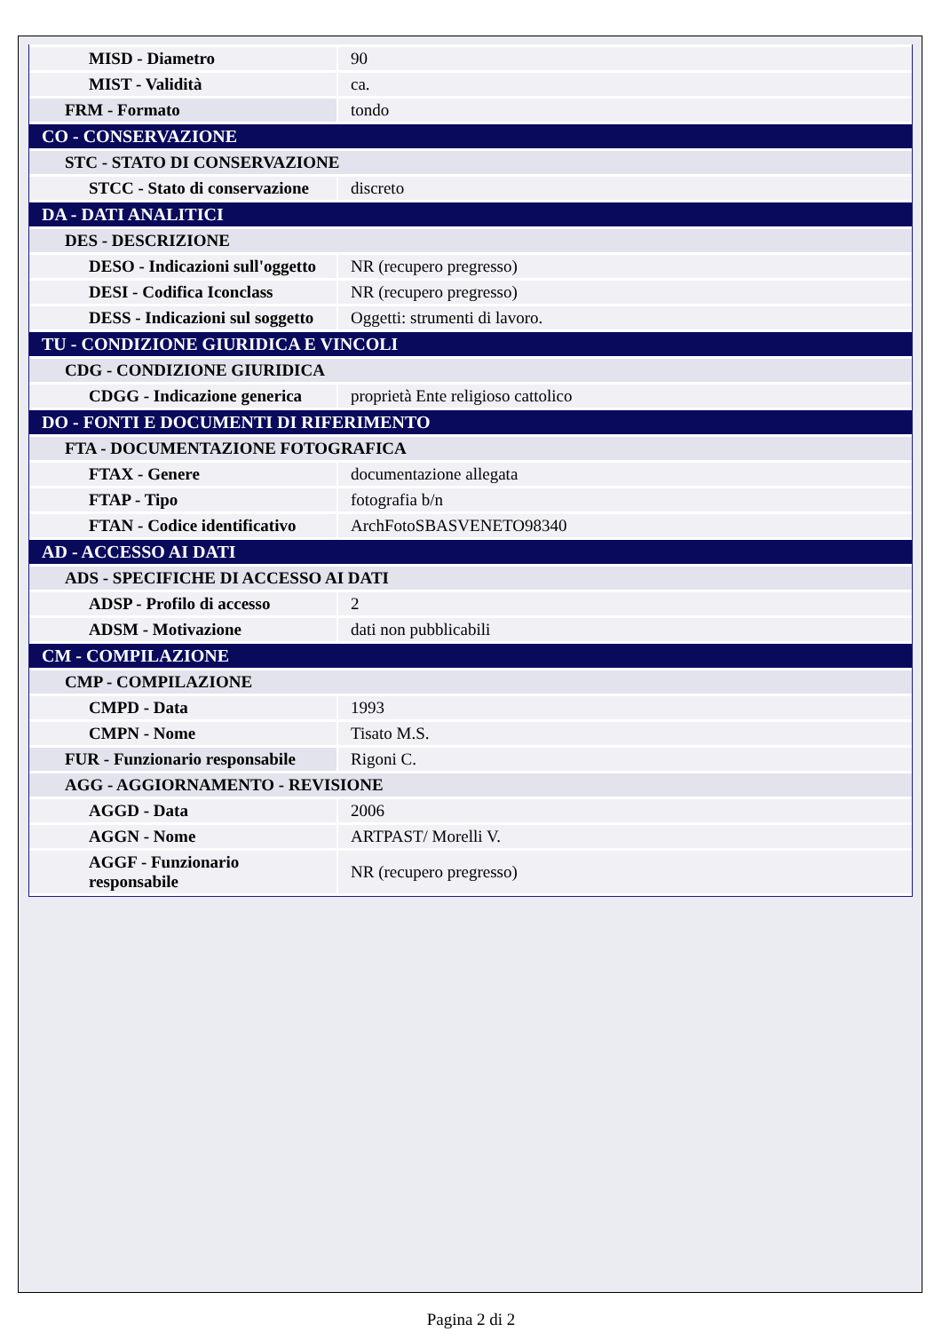| MISD - Diametro | 90 |
| MIST - Validità | ca. |
| FRM - Formato | tondo |
| CO - CONSERVAZIONE | |
| STC - STATO DI CONSERVAZIONE | |
| STCC - Stato di conservazione | discreto |
| DA - DATI ANALITICI | |
| DES - DESCRIZIONE | |
| DESO - Indicazioni sull'oggetto | NR (recupero pregresso) |
| DESI - Codifica Iconclass | NR (recupero pregresso) |
| DESS - Indicazioni sul soggetto | Oggetti: strumenti di lavoro. |
| TU - CONDIZIONE GIURIDICA E VINCOLI | |
| CDG - CONDIZIONE GIURIDICA | |
| CDGG - Indicazione generica | proprietà Ente religioso cattolico |
| DO - FONTI E DOCUMENTI DI RIFERIMENTO | |
| FTA - DOCUMENTAZIONE FOTOGRAFICA | |
| FTAX - Genere | documentazione allegata |
| FTAP - Tipo | fotografia b/n |
| FTAN - Codice identificativo | ArchFotoSBASVENETO98340 |
| AD - ACCESSO AI DATI | |
| ADS - SPECIFICHE DI ACCESSO AI DATI | |
| ADSP - Profilo di accesso | 2 |
| ADSM - Motivazione | dati non pubblicabili |
| CM - COMPILAZIONE | |
| CMP - COMPILAZIONE | |
| CMPD - Data | 1993 |
| CMPN - Nome | Tisato M.S. |
| FUR - Funzionario responsabile | Rigoni C. |
| AGG - AGGIORNAMENTO - REVISIONE | |
| AGGD - Data | 2006 |
| AGGN - Nome | ARTPAST/ Morelli V. |
| AGGF - Funzionario responsabile | NR (recupero pregresso) |
Pagina 2 di 2